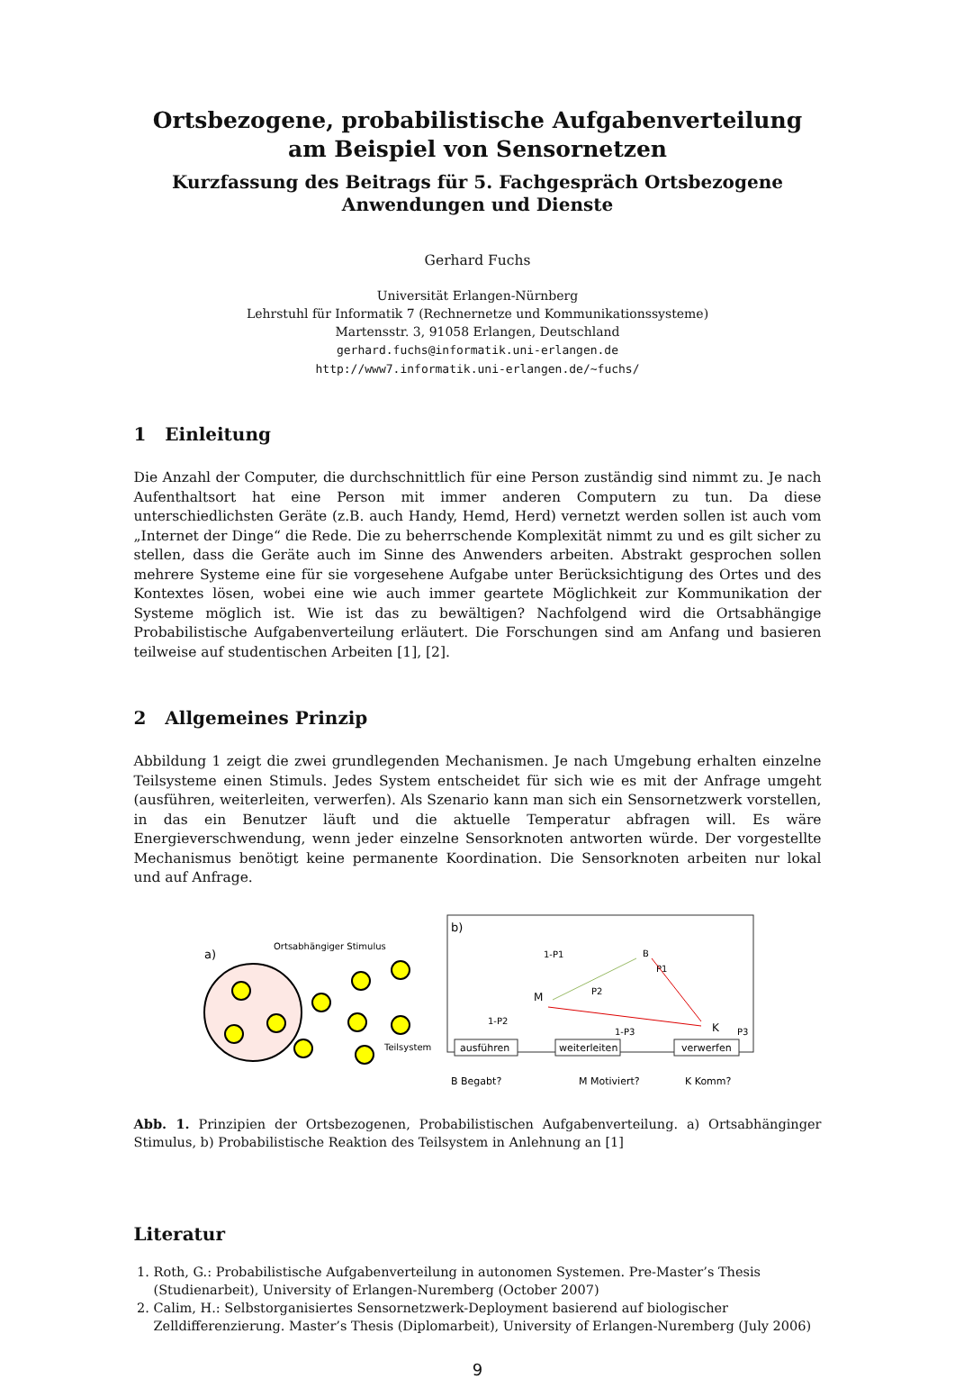Ortsbezogene, probabilistische Aufgabenverteilung am Beispiel von Sensornetzen
Kurzfassung des Beitrags für 5. Fachgespräch Ortsbezogene Anwendungen und Dienste
Gerhard Fuchs
Universität Erlangen-Nürnberg
Lehrstuhl für Informatik 7 (Rechnernetze und Kommunikationssysteme)
Martensstr. 3, 91058 Erlangen, Deutschland
gerhard.fuchs@informatik.uni-erlangen.de
http://www7.informatik.uni-erlangen.de/~fuchs/
1 Einleitung
Die Anzahl der Computer, die durchschnittlich für eine Person zuständig sind nimmt zu. Je nach Aufenthaltsort hat eine Person mit immer anderen Computern zu tun. Da diese unterschiedlichsten Geräte (z.B. auch Handy, Hemd, Herd) vernetzt werden sollen ist auch vom „Internet der Dinge“ die Rede. Die zu beherrschende Komplexität nimmt zu und es gilt sicher zu stellen, dass die Geräte auch im Sinne des Anwenders arbeiten. Abstrakt gesprochen sollen mehrere Systeme eine für sie vorgesehene Aufgabe unter Berücksichtigung des Ortes und des Kontextes lösen, wobei eine wie auch immer geartete Möglichkeit zur Kommunikation der Systeme möglich ist. Wie ist das zu bewältigen? Nachfolgend wird die Ortsabhängige Probabilistische Aufgabenverteilung erläutert. Die Forschungen sind am Anfang und basieren teilweise auf studentischen Arbeiten [1], [2].
2 Allgemeines Prinzip
Abbildung 1 zeigt die zwei grundlegenden Mechanismen. Je nach Umgebung erhalten einzelne Teilsysteme einen Stimuls. Jedes System entscheidet für sich wie es mit der Anfrage umgeht (ausführen, weiterleiten, verwerfen). Als Szenario kann man sich ein Sensornetzwerk vorstellen, in das ein Benutzer läuft und die aktuelle Temperatur abfragen will. Es wäre Energieverschwendung, wenn jeder einzelne Sensorknoten antworten würde. Der vorgestellte Mechanismus benötigt keine permanente Koordination. Die Sensorknoten arbeiten nur lokal und auf Anfrage.
a)
Ortsabhängiger Stimulus
Teilsystem
b)
1-P1
B
P1
M
P2
1-P2
1-P3
K
P3
ausführen
weiterleiten
verwerfen
B Begabt?
M Motiviert?
K Komm?
Abb. 1. Prinzipien der Ortsbezogenen, Probabilistischen Aufgabenverteilung. a) Ortsabhänginger Stimulus, b) Probabilistische Reaktion des Teilsystem in Anlehnung an [1]
Literatur
1. Roth, G.: Probabilistische Aufgabenverteilung in autonomen Systemen. Pre-Master’s Thesis (Studienarbeit), University of Erlangen-Nuremberg (October 2007)
2. Calim, H.: Selbstorganisiertes Sensornetzwerk-Deployment basierend auf biologischer Zelldifferenzierung. Master’s Thesis (Diplomarbeit), University of Erlangen-Nuremberg (July 2006)
9